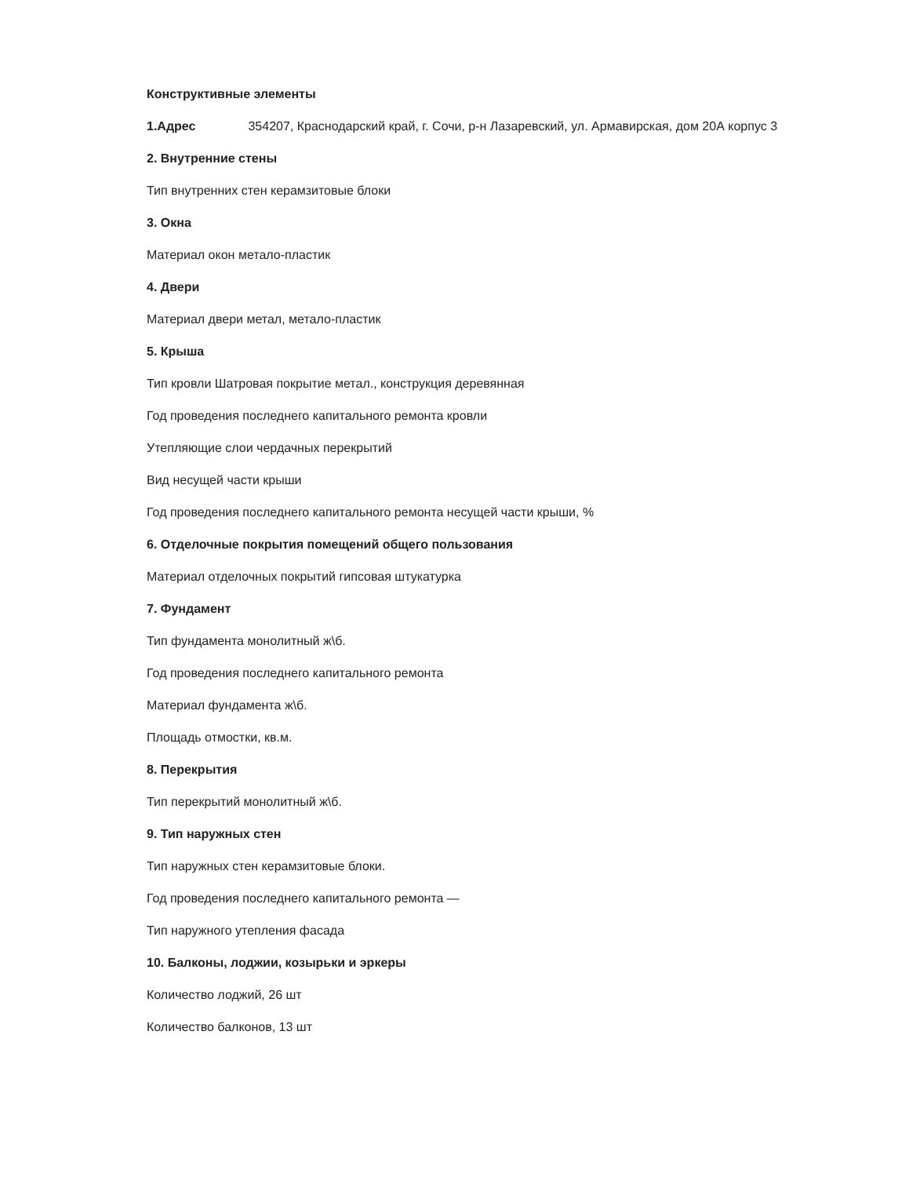Конструктивные элементы
1.Адрес 354207, Краснодарский край, г. Сочи, р-н Лазаревский, ул. Армавирская, дом 20А корпус 3
2. Внутренние стены
Тип внутренних стен керамзитовые блоки
3. Окна
Материал окон метало-пластик
4. Двери
Материал двери метал, метало-пластик
5. Крыша
Тип кровли Шатровая покрытие метал., конструкция деревянная
Год проведения последнего капитального ремонта кровли
Утепляющие слои чердачных перекрытий
Вид несущей части крыши
Год проведения последнего капитального ремонта несущей части крыши, %
6. Отделочные покрытия помещений общего пользования
Материал отделочных покрытий гипсовая штукатурка
7. Фундамент
Тип фундамента монолитный ж\б.
Год проведения последнего капитального ремонта
Материал фундамента ж\б.
Площадь отмостки, кв.м.
8. Перекрытия
Тип перекрытий монолитный ж\б.
9. Тип наружных стен
Тип наружных стен керамзитовые блоки.
Год проведения последнего капитального ремонта —
Тип наружного утепления фасада
10. Балконы, лоджии, козырьки и эркеры
Количество лоджий, 26 шт
Количество балконов, 13 шт